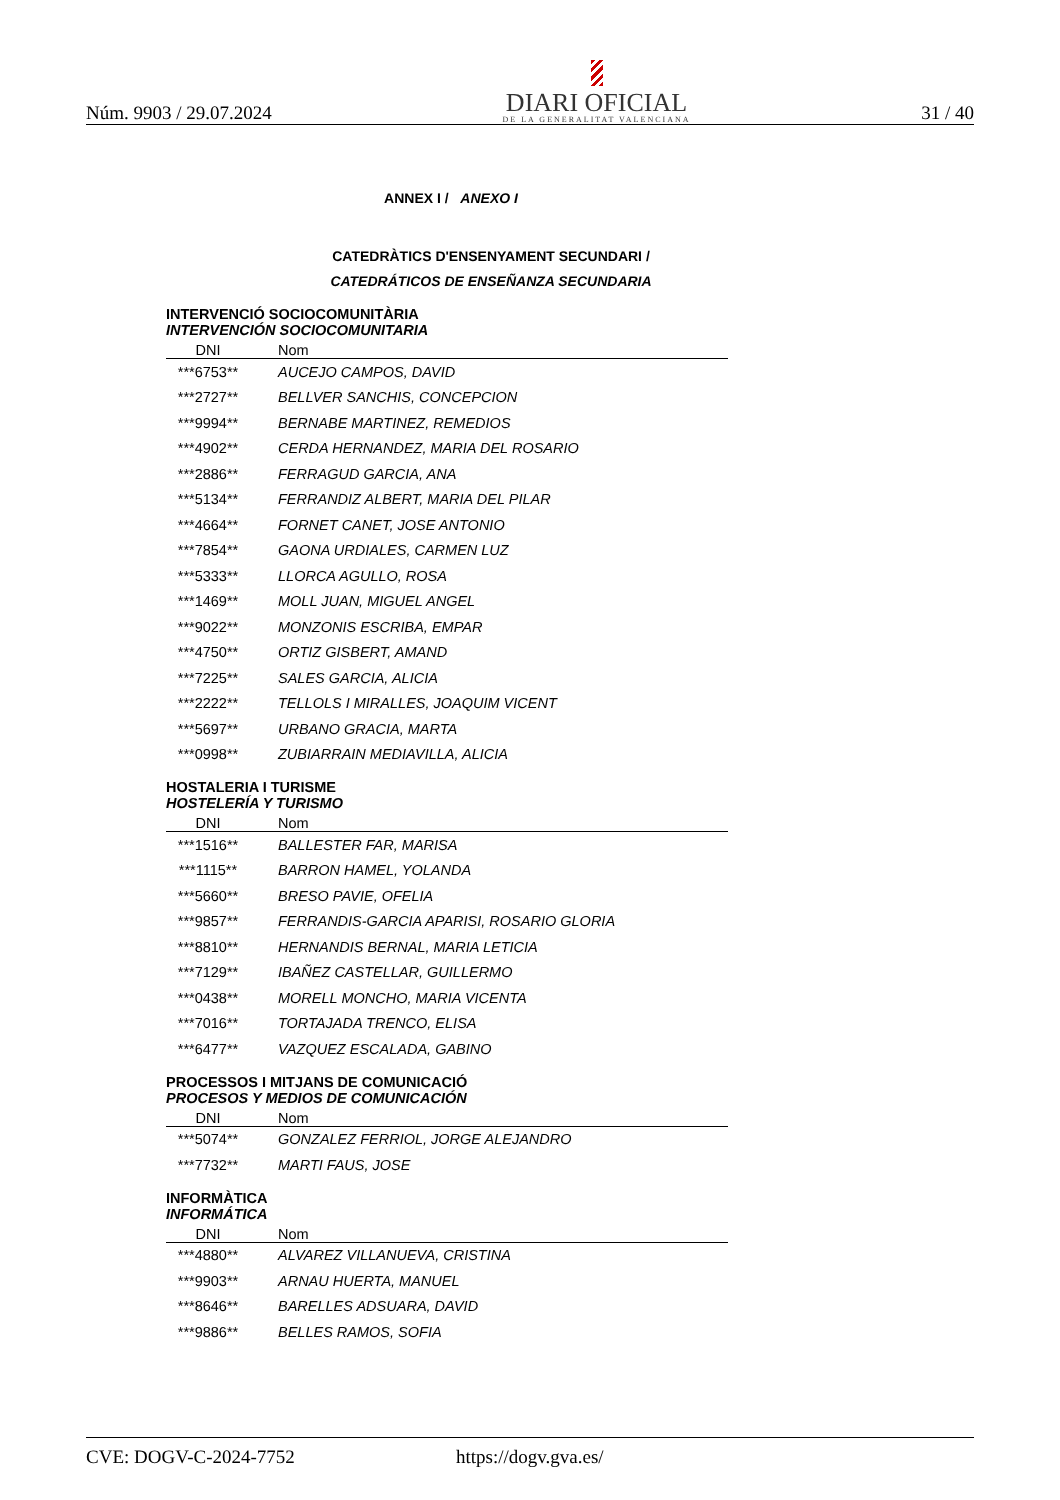Núm. 9903 / 29.07.2024
DIARI OFICIAL
DE LA GENERALITAT VALENCIANA
31 / 40
ANNEX I / ANEXO I
CATEDRÀTICS D'ENSENYAMENT SECUNDARI /
CATEDRÁTICOS DE ENSEÑANZA SECUNDARIA
INTERVENCIÓ SOCIOCOMUNITÀRIA
INTERVENCIÓN SOCIOCOMUNITARIA
| DNI | Nom |
| --- | --- |
| ***6753** | AUCEJO CAMPOS, DAVID |
| ***2727** | BELLVER SANCHIS, CONCEPCION |
| ***9994** | BERNABE MARTINEZ, REMEDIOS |
| ***4902** | CERDA HERNANDEZ, MARIA DEL ROSARIO |
| ***2886** | FERRAGUD GARCIA, ANA |
| ***5134** | FERRANDIZ ALBERT, MARIA DEL PILAR |
| ***4664** | FORNET CANET, JOSE ANTONIO |
| ***7854** | GAONA URDIALES, CARMEN LUZ |
| ***5333** | LLORCA AGULLO, ROSA |
| ***1469** | MOLL JUAN, MIGUEL ANGEL |
| ***9022** | MONZONIS ESCRIBA, EMPAR |
| ***4750** | ORTIZ GISBERT, AMAND |
| ***7225** | SALES GARCIA, ALICIA |
| ***2222** | TELLOLS I MIRALLES, JOAQUIM VICENT |
| ***5697** | URBANO GRACIA, MARTA |
| ***0998** | ZUBIARRAIN MEDIAVILLA, ALICIA |
HOSTALERIA I TURISME
HOSTELERÍA Y TURISMO
| DNI | Nom |
| --- | --- |
| ***1516** | BALLESTER FAR, MARISA |
| ***1115** | BARRON HAMEL, YOLANDA |
| ***5660** | BRESO PAVIE, OFELIA |
| ***9857** | FERRANDIS-GARCIA APARISI, ROSARIO GLORIA |
| ***8810** | HERNANDIS BERNAL, MARIA LETICIA |
| ***7129** | IBAÑEZ CASTELLAR, GUILLERMO |
| ***0438** | MORELL MONCHO, MARIA VICENTA |
| ***7016** | TORTAJADA TRENCO, ELISA |
| ***6477** | VAZQUEZ ESCALADA, GABINO |
PROCESSOS I MITJANS DE COMUNICACIÓ
PROCESOS Y MEDIOS DE COMUNICACIÓN
| DNI | Nom |
| --- | --- |
| ***5074** | GONZALEZ FERRIOL, JORGE ALEJANDRO |
| ***7732** | MARTI FAUS, JOSE |
INFORMÀTICA
INFORMÁTICA
| DNI | Nom |
| --- | --- |
| ***4880** | ALVAREZ VILLANUEVA, CRISTINA |
| ***9903** | ARNAU HUERTA, MANUEL |
| ***8646** | BARELLES ADSUARA, DAVID |
| ***9886** | BELLES RAMOS, SOFIA |
CVE: DOGV-C-2024-7752 https://dogv.gva.es/